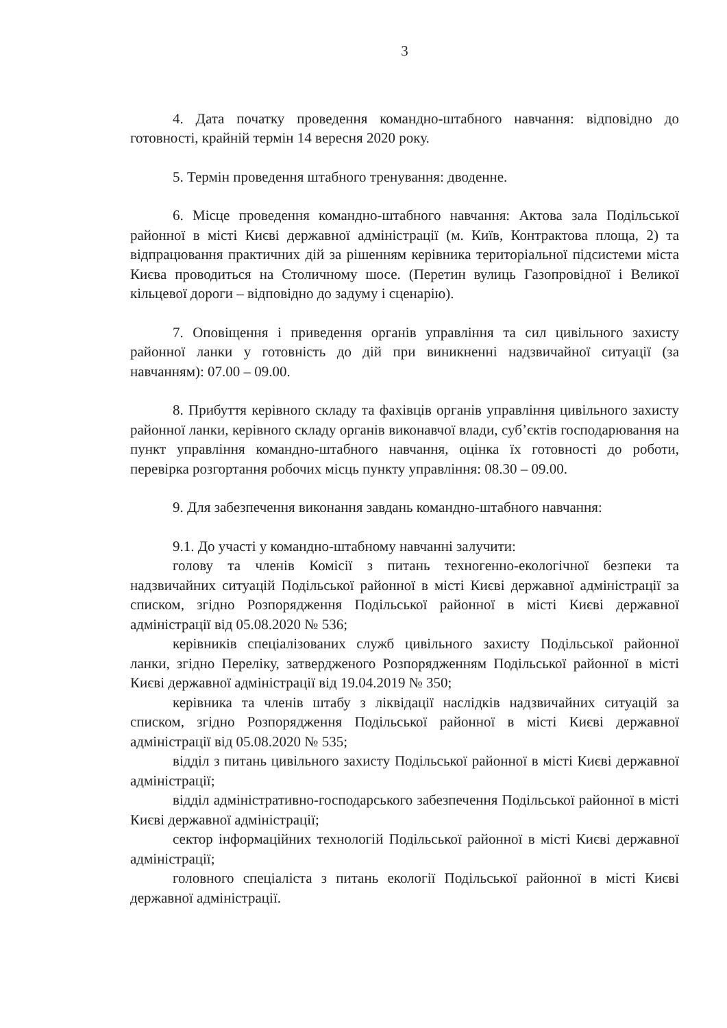3
4. Дата початку проведення командно-штабного навчання: відповідно до готовності, крайній термін 14 вересня 2020 року.
5. Термін проведення штабного тренування: дводенне.
6. Місце проведення командно-штабного навчання: Актова зала Подільської районної в місті Києві державної адміністрації (м. Київ, Контрактова площа, 2) та відпрацювання практичних дій за рішенням керівника територіальної підсистеми міста Києва проводиться на Столичному шосе. (Перетин вулиць Газопровідної і Великої кільцевої дороги – відповідно до задуму і сценарію).
7. Оповіщення і приведення органів управління та сил цивільного захисту районної ланки у готовність до дій при виникненні надзвичайної ситуації (за навчанням): 07.00 – 09.00.
8. Прибуття керівного складу та фахівців органів управління цивільного захисту районної ланки, керівного складу органів виконавчої влади, суб’єктів господарювання на пункт управління командно-штабного навчання, оцінка їх готовності до роботи, перевірка розгортання робочих місць пункту управління: 08.30 – 09.00.
9. Для забезпечення виконання завдань командно-штабного навчання:
9.1. До участі у командно-штабному навчанні залучити:
голову та членів Комісії з питань техногенно-екологічної безпеки та надзвичайних ситуацій Подільської районної в місті Києві державної адміністрації за списком, згідно Розпорядження Подільської районної в місті Києві державної адміністрації від 05.08.2020 № 536;
керівників спеціалізованих служб цивільного захисту Подільської районної ланки, згідно Переліку, затвердженого Розпорядженням Подільської районної в місті Києві державної адміністрації від 19.04.2019 № 350;
керівника та членів штабу з ліквідації наслідків надзвичайних ситуацій за списком, згідно Розпорядження Подільської районної в місті Києві державної адміністрації від 05.08.2020 № 535;
відділ з питань цивільного захисту Подільської районної в місті Києві державної адміністрації;
відділ адміністративно-господарського забезпечення Подільської районної в місті Києві державної адміністрації;
сектор інформаційних технологій Подільської районної в місті Києві державної адміністрації;
головного спеціаліста з питань екології Подільської районної в місті Києві державної адміністрації.